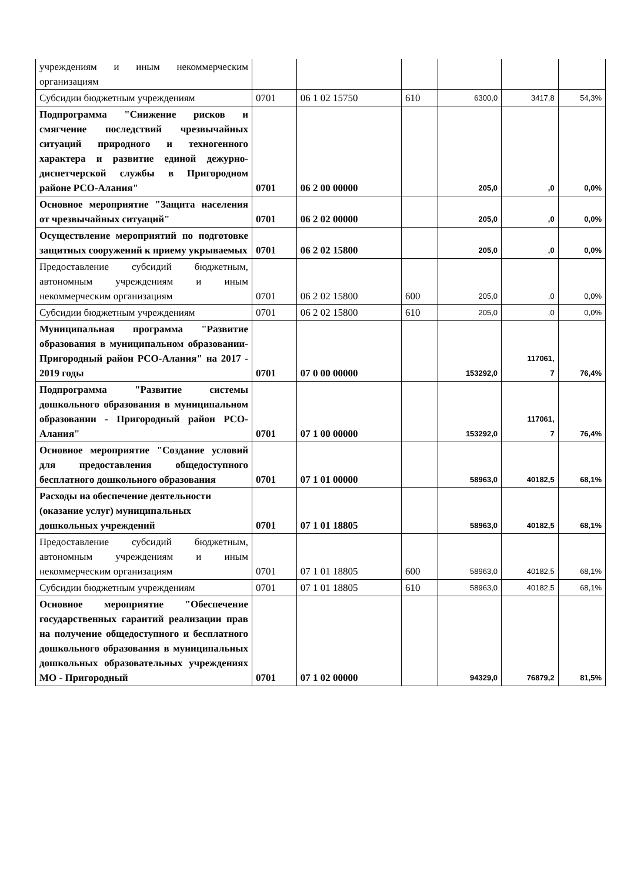| учреждениям и иным некоммерческим организациям | | | | | | |
| Субсидии бюджетным учреждениям | 0701 | 06 1 02 15750 | 610 | 6300,0 | 3417,8 | 54,3% |
| Подпрограмма "Снижение рисков и смягчение последствий чрезвычайных ситуаций природного и техногенного характера и развитие единой дежурно-диспетчерской службы в Пригородном районе РСО-Алания" | 0701 | 06 2 00 00000 | | 205,0 | ,0 | 0,0% |
| Основное мероприятие "Защита населения от чрезвычайных ситуаций" | 0701 | 06 2 02 00000 | | 205,0 | ,0 | 0,0% |
| Осуществление мероприятий по подготовке защитных сооружений к приему укрываемых | 0701 | 06 2 02 15800 | | 205,0 | ,0 | 0,0% |
| Предоставление субсидий бюджетным, автономным учреждениям и иным некоммерческим организациям | 0701 | 06 2 02 15800 | 600 | 205,0 | ,0 | 0,0% |
| Субсидии бюджетным учреждениям | 0701 | 06 2 02 15800 | 610 | 205,0 | ,0 | 0,0% |
| Муниципальная программа "Развитие образования в муниципальном образовании-Пригородный район РСО-Алания" на 2017 - 2019 годы | 0701 | 07 0 00 00000 | | 153292,0 | 117061, 7 | 76,4% |
| Подпрограмма "Развитие системы дошкольного образования в муниципальном образовании - Пригородный район РСО-Алания" | 0701 | 07 1 00 00000 | | 153292,0 | 117061, 7 | 76,4% |
| Основное мероприятие "Создание условий для предоставления общедоступного бесплатного дошкольного образования | 0701 | 07 1 01 00000 | | 58963,0 | 40182,5 | 68,1% |
| Расходы на обеспечение деятельности (оказание услуг) муниципальных дошкольных учреждений | 0701 | 07 1 01 18805 | | 58963,0 | 40182,5 | 68,1% |
| Предоставление субсидий бюджетным, автономным учреждениям и иным некоммерческим организациям | 0701 | 07 1 01 18805 | 600 | 58963,0 | 40182,5 | 68,1% |
| Субсидии бюджетным учреждениям | 0701 | 07 1 01 18805 | 610 | 58963,0 | 40182,5 | 68,1% |
| Основное мероприятие "Обеспечение государственных гарантий реализации прав на получение общедоступного и бесплатного дошкольного образования в муниципальных дошкольных образовательных учреждениях МО - Пригородный | 0701 | 07 1 02 00000 | | 94329,0 | 76879,2 | 81,5% |